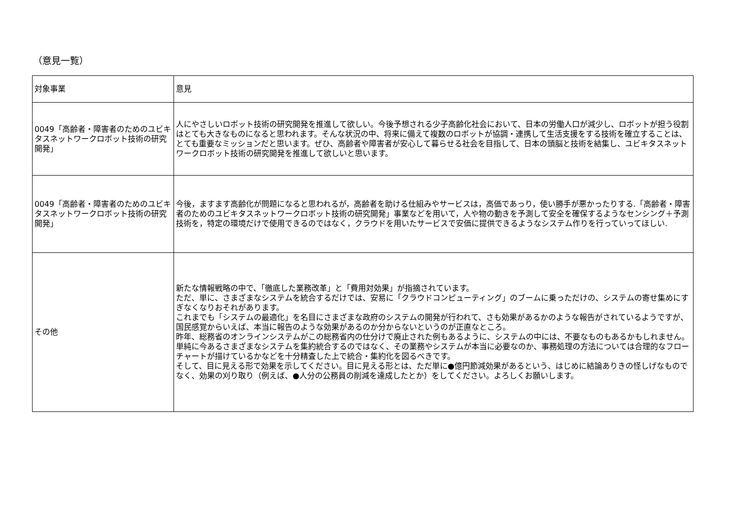（意見一覧）
| 対象事業 | 意見 |
| --- | --- |
| 0049「高齢者・障害者のためのユビキタスネットワークロボット技術の研究開発」 | 人にやさしいロボット技術の研究開発を推進して欲しい。今後予想される少子高齢化社会において、日本の労働人口が減少し、ロボットが担う役割はとても大きなものになると思われます。そんな状況の中、将来に備えて複数のロボットが協調・連携して生活支援をする技術を確立することは、とても重要なミッションだと思います。ぜひ、高齢者や障害者が安心して暮らせる社会を目指して、日本の頭脳と技術を結集し、ユビキタスネットワークロボット技術の研究開発を推進して欲しいと思います。 |
| 0049「高齢者・障害者のためのユビキタスネットワークロボット技術の研究開発」 | 今後，ますます高齢化が問題になると思われるが，高齢者を助ける仕組みやサービスは，高価であっり，使い勝手が悪かったりする.「高齢者・障害者のためのユビキタスネットワークロボット技術の研究開発」事業などを用いて，人や物の動きを予測して安全を確保するようなセンシング＋予測技術を，特定の環境だけで使用できるのではなく，クラウドを用いたサービスで安価に提供できるようなシステム作りを行っていってほしい. |
| その他 | 新たな情報戦略の中で、「徹底した業務改革」と「費用対効果」が指摘されています。 ただ、単に、さまざまなシステムを統合するだけでは、安易に「クラウドコンピューティング」のブームに乗っただけの、システムの寄せ集めにすぎなくなりおそれがあります。 これまでも「システムの最適化」を名目にさまざまな政府のシステムの開発が行われて、さも効果があるかのような報告がされているようですが、国民感覚からいえば、本当に報告のような効果があるのか分からないというのが正直なところ。 昨年、総務省のオンラインシステムがこの総務省内の仕分けで廃止された例もあるように、システムの中には、不要なものもあるかもしれません。 単純に今あるさまざまなシステムを集約統合するのではなく、その業務やシステムが本当に必要なのか、事務処理の方法については合理的なフローチャートが描けているかなどを十分精査した上で統合・集約化を図るべきです。 そして、目に見える形で効果を示してください。目に見える形とは、ただ単に●億円節減効果があるという、はじめに結論ありきの怪しげなものでなく、効果の刈り取り（例えば、●人分の公務員の削減を達成したとか）をしてください。よろしくお願いします。 |